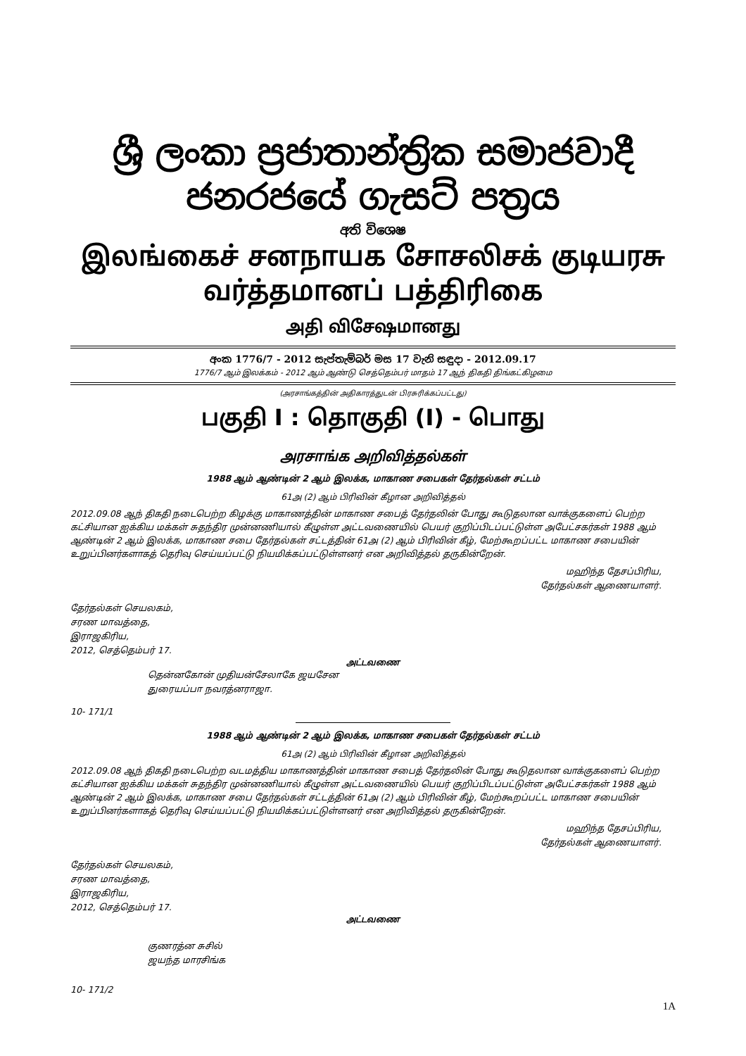ශ්‍රී ලංකා ප්‍රජාතාන්ත්‍රික සමාජවාදී ජනරජයේ ගැසට් පත්‍රය
අති විශෙෂ
இலங்கைச் சனநாயக சோசலிசக் குடியரசு வர்த்தமானப் பத்திரிகை
அதி விசேஷமானது
අංක 1776/7 - 2012 සැප්තැම්බර් මස 17 වැනි සඳුදා - 2012.09.17
1776/7 ஆம் இலக்கம் - 2012 ஆம் ஆண்டு செத்தெம்பர் மாதம் 17 ஆந் திகதி திங்கட்கிழமை
(அரசாங்கத்தின் அதிகாரத்துடன் பிரசுரிக்கப்பட்டது)
பகுதி I : தொகுதி (I) - பொது
அரசாங்க அறிவித்தல்கள்
1988 ஆம் ஆண்டின் 2 ஆம் இலக்க, மாகாண சபைகள் தேர்தல்கள் சட்டம்
61அ (2) ஆம் பிரிவின் கீழான அறிவித்தல்
2012.09.08 ஆந் திகதி நடைபெற்ற கிழக்கு மாகாணத்தின் மாகாண சபைத் தேர்தலின் போது கூடுதலான வாக்குகளைப் பெற்ற கட்சியான ஐக்கிய மக்கள் சுதந்திர முன்னணியால் கீழுள்ள அட்டவணையில் பெயர் குறிப்பிடப்பட்டுள்ள அபேட்சகர்கள் 1988 ஆம் ஆண்டின் 2 ஆம் இலக்க, மாகாண சபை தேர்தல்கள் சட்டத்தின் 61அ (2) ஆம் பிரிவின் கீழ், மேற்கூறப்பட்ட மாகாண சபையின் உறுப்பினர்களாகத் தெரிவு செய்யப்பட்டு நியமிக்கப்பட்டுள்ளனர் என அறிவித்தல் தருகின்றேன்.
மஹிந்த தேசப்பிரிய,
தேர்தல்கள் ஆணையாளர்.
தேர்தல்கள் செயலகம்,
சரண மாவத்தை,
இராஜகிரிய,
2012, செத்தெம்பர் 17.
அட்டவணை
தென்னகோன் முதியன்சேலாகே ஜயசேன
துரையப்பா நவரத்னராஜா.
10- 171/1
1988 ஆம் ஆண்டின் 2 ஆம் இலக்க, மாகாண சபைகள் தேர்தல்கள் சட்டம்
61அ (2) ஆம் பிரிவின் கீழான அறிவித்தல்
2012.09.08 ஆந் திகதி நடைபெற்ற வடமத்திய மாகாணத்தின் மாகாண சபைத் தேர்தலின் போது கூடுதலான வாக்குகளைப் பெற்ற கட்சியான ஐக்கிய மக்கள் சுதந்திர முன்னணியால் கீழுள்ள அட்டவணையில் பெயர் குறிப்பிடப்பட்டுள்ள அபேட்சகர்கள் 1988 ஆம் ஆண்டின் 2 ஆம் இலக்க, மாகாண சபை தேர்தல்கள் சட்டத்தின் 61அ (2) ஆம் பிரிவின் கீழ், மேற்கூறப்பட்ட மாகாண சபையின் உறுப்பினர்களாகத் தெரிவு செய்யப்பட்டு நியமிக்கப்பட்டுள்ளனர் என அறிவித்தல் தருகின்றேன்.
மஹிந்த தேசப்பிரிய,
தேர்தல்கள் ஆணையாளர்.
தேர்தல்கள் செயலகம்,
சரண மாவத்தை,
இராஜகிரிய,
2012, செத்தெம்பர் 17.
அட்டவணை
குணரத்ன சுசில்
ஜயந்த மாரசிங்க
10- 171/2
1A